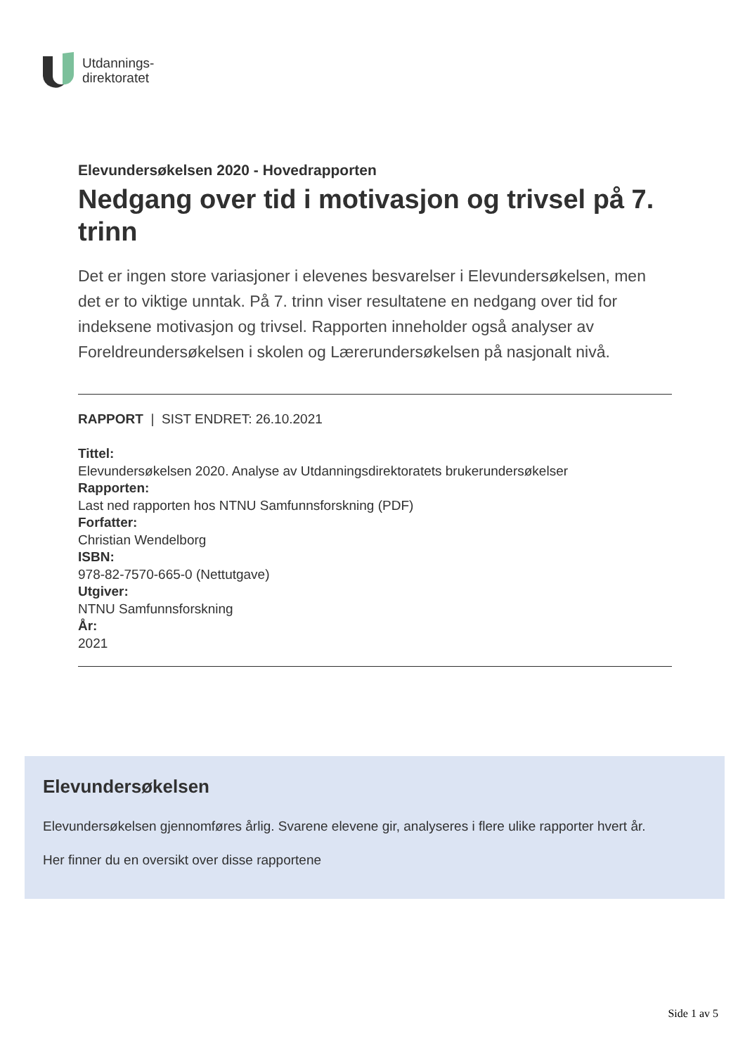Utdannings-
direktoratet
Elevundersøkelsen 2020 - Hovedrapporten
Nedgang over tid i motivasjon og trivsel på 7. trinn
Det er ingen store variasjoner i elevenes besvarelser i Elevundersøkelsen, men det er to viktige unntak. På 7. trinn viser resultatene en nedgang over tid for indeksene motivasjon og trivsel. Rapporten inneholder også analyser av Foreldreundersøkelsen i skolen og Lærerundersøkelsen på nasjonalt nivå.
RAPPORT | SIST ENDRET: 26.10.2021
Tittel:
Elevundersøkelsen 2020. Analyse av Utdanningsdirektoratets brukerundersøkelser
Rapporten:
Last ned rapporten hos NTNU Samfunnsforskning (PDF)
Forfatter:
Christian Wendelborg
ISBN:
978-82-7570-665-0 (Nettutgave)
Utgiver:
NTNU Samfunnsforskning
År:
2021
Elevundersøkelsen
Elevundersøkelsen gjennomføres årlig. Svarene elevene gir, analyseres i flere ulike rapporter hvert år.
Her finner du en oversikt over disse rapportene
Side 1 av 5